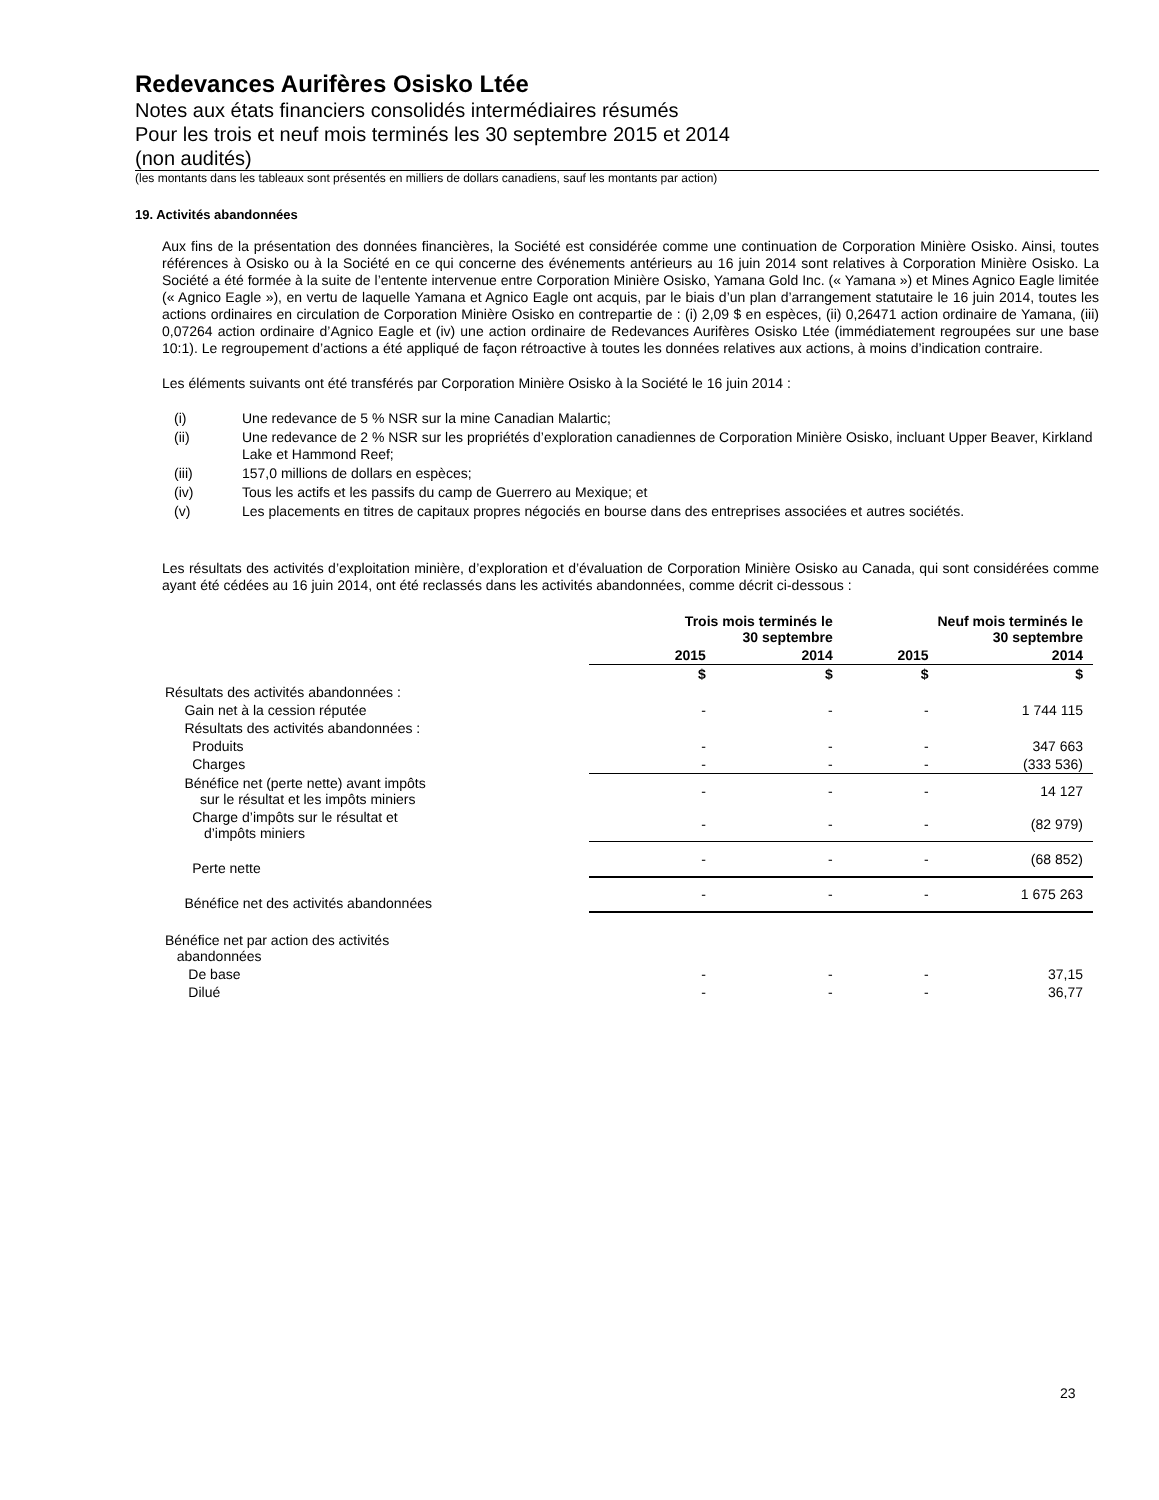Redevances Aurifères Osisko Ltée
Notes aux états financiers consolidés intermédiaires résumés
Pour les trois et neuf mois terminés les 30 septembre 2015 et 2014
(non audités)
(les montants dans les tableaux sont présentés en milliers de dollars canadiens, sauf les montants par action)
19. Activités abandonnées
Aux fins de la présentation des données financières, la Société est considérée comme une continuation de Corporation Minière Osisko. Ainsi, toutes références à Osisko ou à la Société en ce qui concerne des événements antérieurs au 16 juin 2014 sont relatives à Corporation Minière Osisko. La Société a été formée à la suite de l’entente intervenue entre Corporation Minière Osisko, Yamana Gold Inc. (« Yamana ») et Mines Agnico Eagle limitée (« Agnico Eagle »), en vertu de laquelle Yamana et Agnico Eagle ont acquis, par le biais d’un plan d’arrangement statutaire le 16 juin 2014, toutes les actions ordinaires en circulation de Corporation Minière Osisko en contrepartie de : (i) 2,09 $ en espèces, (ii) 0,26471 action ordinaire de Yamana, (iii) 0,07264 action ordinaire d’Agnico Eagle et (iv) une action ordinaire de Redevances Aurifères Osisko Ltée (immédiatement regroupées sur une base 10:1). Le regroupement d’actions a été appliqué de façon rétroactive à toutes les données relatives aux actions, à moins d’indication contraire.
Les éléments suivants ont été transférés par Corporation Minière Osisko à la Société le 16 juin 2014 :
(i) Une redevance de 5 % NSR sur la mine Canadian Malartic;
(ii) Une redevance de 2 % NSR sur les propriétés d’exploration canadiennes de Corporation Minière Osisko, incluant Upper Beaver, Kirkland Lake et Hammond Reef;
(iii) 157,0 millions de dollars en espèces;
(iv) Tous les actifs et les passifs du camp de Guerrero au Mexique; et
(v) Les placements en titres de capitaux propres négociés en bourse dans des entreprises associées et autres sociétés.
Les résultats des activités d’exploitation minière, d’exploration et d’évaluation de Corporation Minière Osisko au Canada, qui sont considérées comme ayant été cédées au 16 juin 2014, ont été reclassés dans les activités abandonnées, comme décrit ci-dessous :
| | Trois mois terminés le 30 septembre | | Neuf mois terminés le 30 septembre | |
| --- | --- | --- | --- | --- |
| | 2015 | 2014 | 2015 | 2014 |
| | $ | $ | $ | $ |
| Résultats des activités abandonnées : | | | | |
| Gain net à la cession réputée | - | - | - | 1 744 115 |
| Résultats des activités abandonnées : | | | | |
| Produits | - | - | - | 347 663 |
| Charges | - | - | - | (333 536) |
| Bénéfice net (perte nette) avant impôts sur le résultat et les impôts miniers | - | - | - | 14 127 |
| Charge d’impôts sur le résultat et d’impôts miniers | - | - | - | (82 979) |
| Perte nette | - | - | - | (68 852) |
| Bénéfice net des activités abandonnées | - | - | - | 1 675 263 |
| Bénéfice net par action des activités abandonnées | | | | |
| De base | - | - | - | 37,15 |
| Dilué | - | - | - | 36,77 |
23